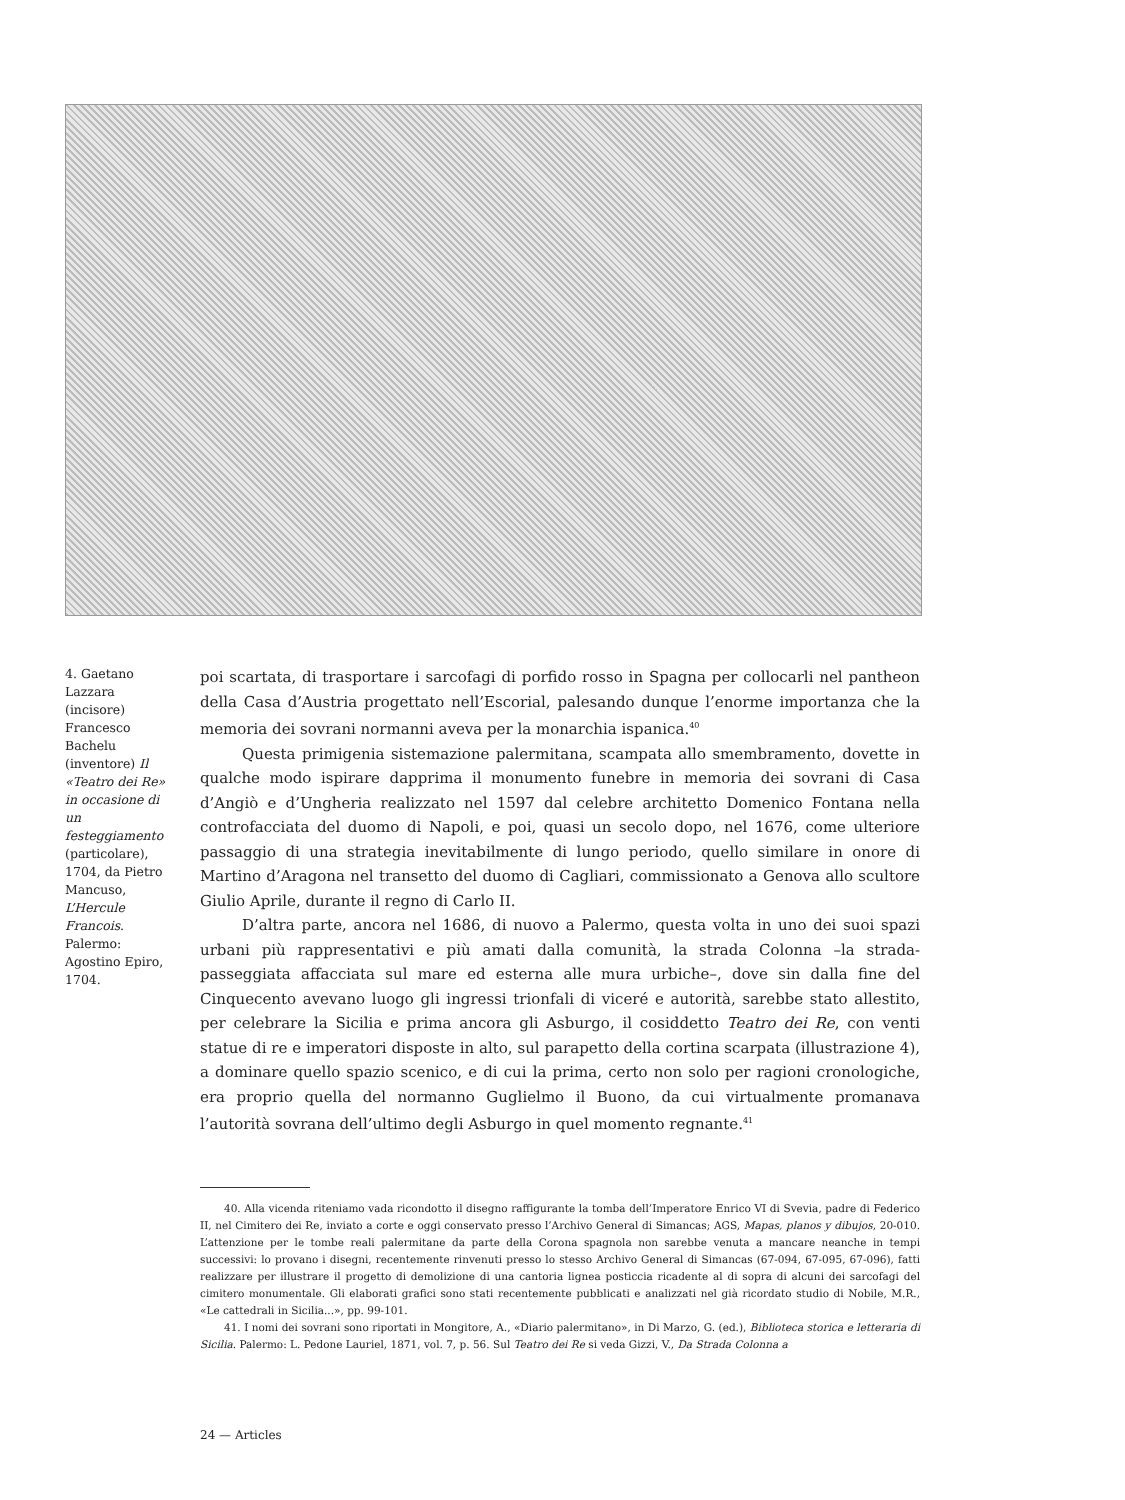4. Gaetano Lazzara (incisore) Francesco Bachelu (inventore) Il «Teatro dei Re» in occasione di un festeggiamento (particolare), 1704, da Pietro Mancuso, L’Hercule Francois. Palermo: Agostino Epiro, 1704.
poi scartata, di trasportare i sarcofagi di porfido rosso in Spagna per collocarli nel pantheon della Casa d’Austria progettato nell’Escorial, palesando dunque l’enorme importanza che la memoria dei sovrani normanni aveva per la monarchia ispanica.<sup>40</sup>
Questa primigenia sistemazione palermitana, scampata allo smembramento, dovette in qualche modo ispirare dapprima il monumento funebre in memoria dei sovrani di Casa d’Angiò e d’Ungheria realizzato nel 1597 dal celebre architetto Domenico Fontana nella controfacciata del duomo di Napoli, e poi, quasi un secolo dopo, nel 1676, come ulteriore passaggio di una strategia inevitabilmente di lungo periodo, quello similare in onore di Martino d’Aragona nel transetto del duomo di Cagliari, commissionato a Genova allo scultore Giulio Aprile, durante il regno di Carlo II.
D’altra parte, ancora nel 1686, di nuovo a Palermo, questa volta in uno dei suoi spazi urbani più rappresentativi e più amati dalla comunità, la strada Colonna –la strada-passeggiata affacciata sul mare ed esterna alle mura urbiche–, dove sin dalla fine del Cinquecento avevano luogo gli ingressi trionfali di viceré e autorità, sarebbe stato allestito, per celebrare la Sicilia e prima ancora gli Asburgo, il cosiddetto Teatro dei Re, con venti statue di re e imperatori disposte in alto, sul parapetto della cortina scarpata (illustrazione 4), a dominare quello spazio scenico, e di cui la prima, certo non solo per ragioni cronologiche, era proprio quella del normanno Guglielmo il Buono, da cui virtualmente promanava l’autorità sovrana dell’ultimo degli Asburgo in quel momento regnante.<sup>41</sup>
40. Alla vicenda riteniamo vada ricondotto il disegno raffigurante la tomba dell’Imperatore Enrico VI di Svevia, padre di Federico II, nel Cimitero dei Re, inviato a corte e oggi conservato presso l’Archivo General di Simancas; AGS, Mapas, planos y dibujos, 20-010. L’attenzione per le tombe reali palermitane da parte della Corona spagnola non sarebbe venuta a mancare neanche in tempi successivi: lo provano i disegni, recentemente rinvenuti presso lo stesso Archivo General di Simancas (67-094, 67-095, 67-096), fatti realizzare per illustrare il progetto di demolizione di una cantoria lignea posticcia ricadente al di sopra di alcuni dei sarcofagi del cimitero monumentale. Gli elaborati grafici sono stati recentemente pubblicati e analizzati nel già ricordato studio di Nobile, M.R., «Le cattedrali in Sicilia...», pp. 99-101.
41. I nomi dei sovrani sono riportati in Mongitore, A., «Diario palermitano», in Di Marzo, G. (ed.), Biblioteca storica e letteraria di Sicilia. Palermo: L. Pedone Lauriel, 1871, vol. 7, p. 56. Sul Teatro dei Re si veda Gizzi, V., Da Strada Colonna a
24 — Articles